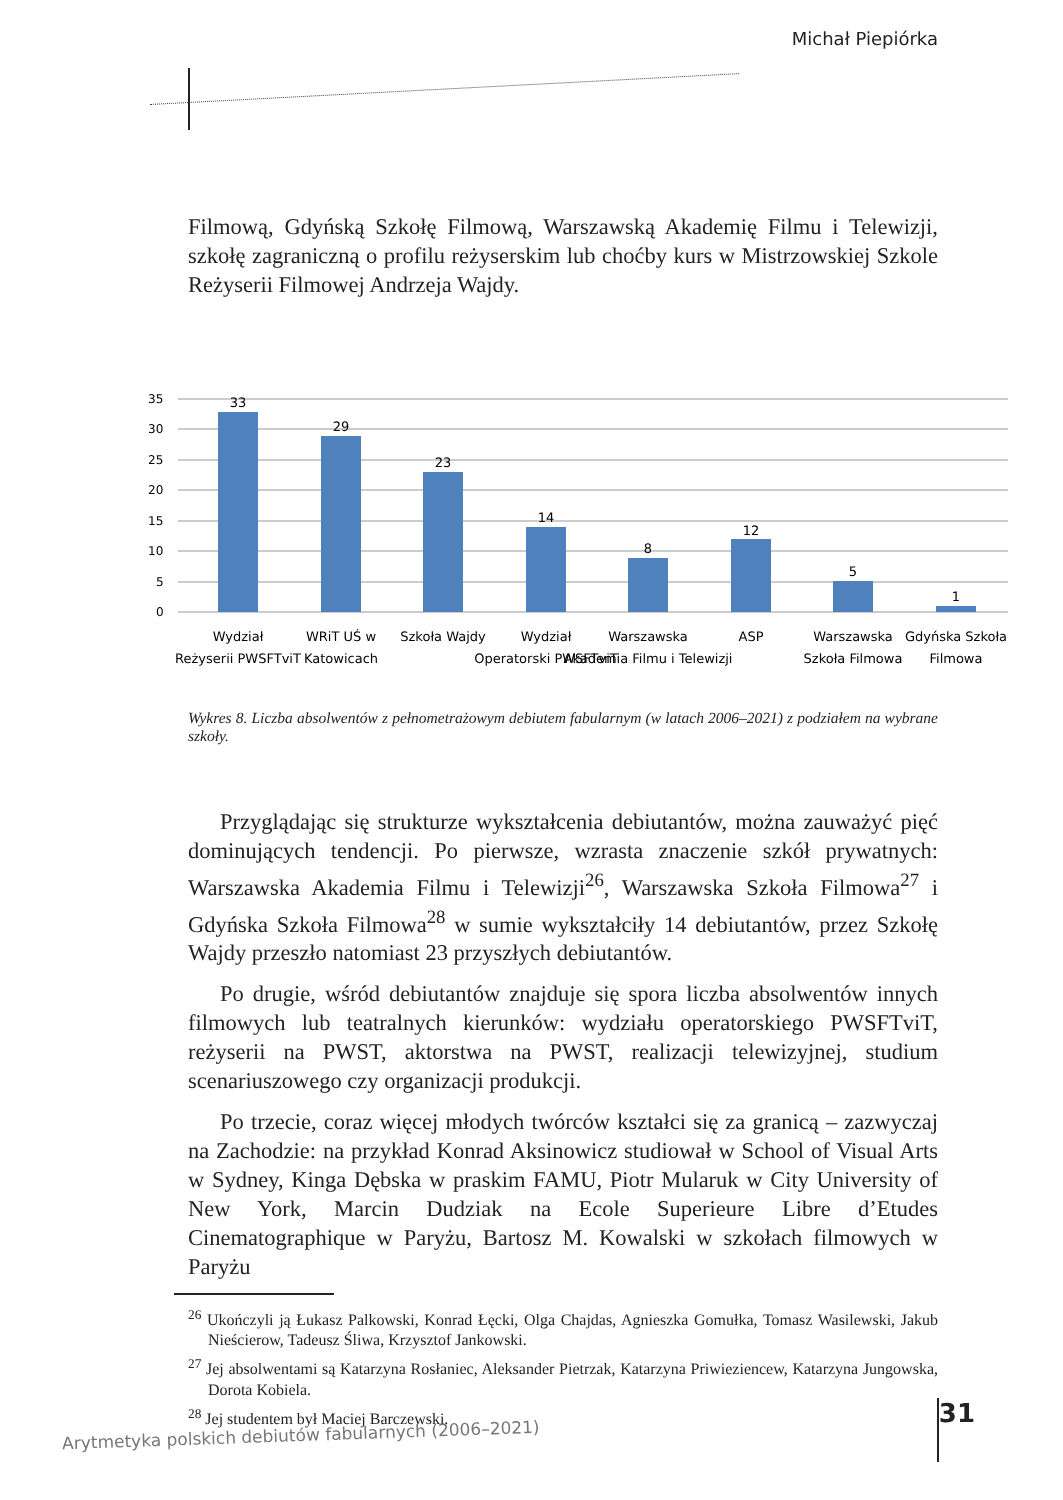Michał Piepiórka
Filmową, Gdyńską Szkołę Filmową, Warszawską Akademię Filmu i Telewizji, szkołę zagraniczną o profilu reżyserskim lub choćby kurs w Mistrzowskiej Szkole Reżyserii Filmowej Andrzeja Wajdy.
35
30
25
20
15
10
5
0
33
29
23
14
8
12
5
1
Wydział
Reżyserii PWSFTviT
WRiT UŚ w
Katowicach
Szkoła Wajdy
Wydział
Operatorski PWSFTviT
Warszawska
Akademia Filmu i Telewizji
ASP
Warszawska
Szkoła Filmowa
Gdyńska Szkoła
Filmowa
Wykres 8. Liczba absolwentów z pełnometrażowym debiutem fabularnym (w latach 2006–2021) z podziałem na wybrane szkoły.
Przyglądając się strukturze wykształcenia debiutantów, można zauważyć pięć dominujących tendencji. Po pierwsze, wzrasta znaczenie szkół prywatnych: Warszawska Akademia Filmu i Telewizji<sup>26</sup>, Warszawska Szkoła Filmowa<sup>27</sup> i Gdyńska Szkoła Filmowa<sup>28</sup> w sumie wykształciły 14 debiutantów, przez Szkołę Wajdy przeszło natomiast 23 przyszłych debiutantów.
Po drugie, wśród debiutantów znajduje się spora liczba absolwentów innych filmowych lub teatralnych kierunków: wydziału operatorskiego PWSFTviT, reżyserii na PWST, aktorstwa na PWST, realizacji telewizyjnej, studium scenariuszowego czy organizacji produkcji.
Po trzecie, coraz więcej młodych twórców kształci się za granicą – zazwyczaj na Zachodzie: na przykład Konrad Aksinowicz studiował w School of Visual Arts w Sydney, Kinga Dębska w praskim FAMU, Piotr Mularuk w City University of New York, Marcin Dudziak na Ecole Superieure Libre d’Etudes Cinematographique w Paryżu, Bartosz M. Kowalski w szkołach filmowych w Paryżu
<sup>26</sup> Ukończyli ją Łukasz Palkowski, Konrad Łęcki, Olga Chajdas, Agnieszka Gomułka, Tomasz Wasilewski, Jakub Nieścierow, Tadeusz Śliwa, Krzysztof Jankowski.
<sup>27</sup> Jej absolwentami są Katarzyna Rosłaniec, Aleksander Pietrzak, Katarzyna Priwieziencew, Katarzyna Jungowska, Dorota Kobiela.
<sup>28</sup> Jej studentem był Maciej Barczewski.
31
Arytmetyka polskich debiutów fabularnych (2006–2021)